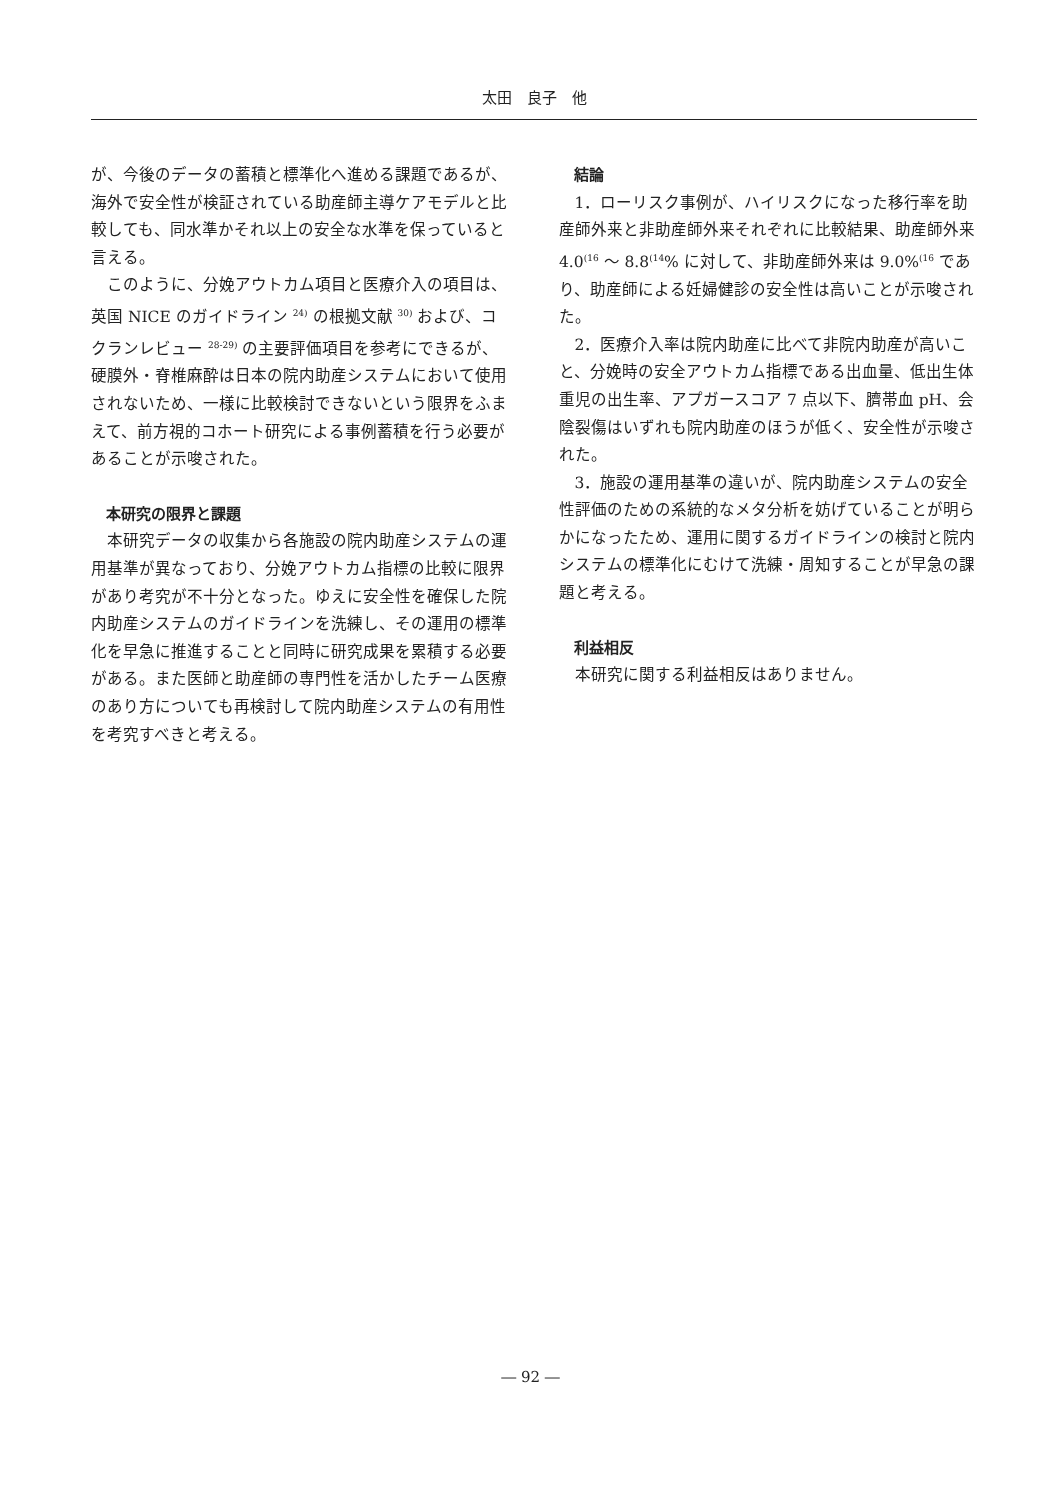太田　良子　他
が、今後のデータの蓄積と標準化へ進める課題であるが、海外で安全性が検証されている助産師主導ケアモデルと比較しても、同水準かそれ以上の安全な水準を保っていると言える。
このように、分娩アウトカム項目と医療介入の項目は、英国 NICE のガイドライン <sup>24)</sup> の根拠文献 <sup>30)</sup> および、コクランレビュー <sup>28-29)</sup> の主要評価項目を参考にできるが、硬膜外・脊椎麻酔は日本の院内助産システムにおいて使用されないため、一様に比較検討できないという限界をふまえて、前方視的コホート研究による事例蓄積を行う必要があることが示唆された。
本研究の限界と課題
本研究データの収集から各施設の院内助産システムの運用基準が異なっており、分娩アウトカム指標の比較に限界があり考究が不十分となった。ゆえに安全性を確保した院内助産システムのガイドラインを洗練し、その運用の標準化を早急に推進することと同時に研究成果を累積する必要がある。また医師と助産師の専門性を活かしたチーム医療のあり方についても再検討して院内助産システムの有用性を考究すべきと考える。
結論
1．ローリスク事例が、ハイリスクになった移行率を助産師外来と非助産師外来それぞれに比較結果、助産師外来 4.0<sup>(16</sup> ～ 8.8<sup>(14</sup>% に対して、非助産師外来は 9.0%<sup>(16</sup> であり、助産師による妊婦健診の安全性は高いことが示唆された。
2．医療介入率は院内助産に比べて非院内助産が高いこと、分娩時の安全アウトカム指標である出血量、低出生体重児の出生率、アプガースコア 7 点以下、臍帯血 pH、会陰裂傷はいずれも院内助産のほうが低く、安全性が示唆された。
3．施設の運用基準の違いが、院内助産システムの安全性評価のための系統的なメタ分析を妨げていることが明らかになったため、運用に関するガイドラインの検討と院内システムの標準化にむけて洗練・周知することが早急の課題と考える。
利益相反
本研究に関する利益相反はありません。
― 92 ―